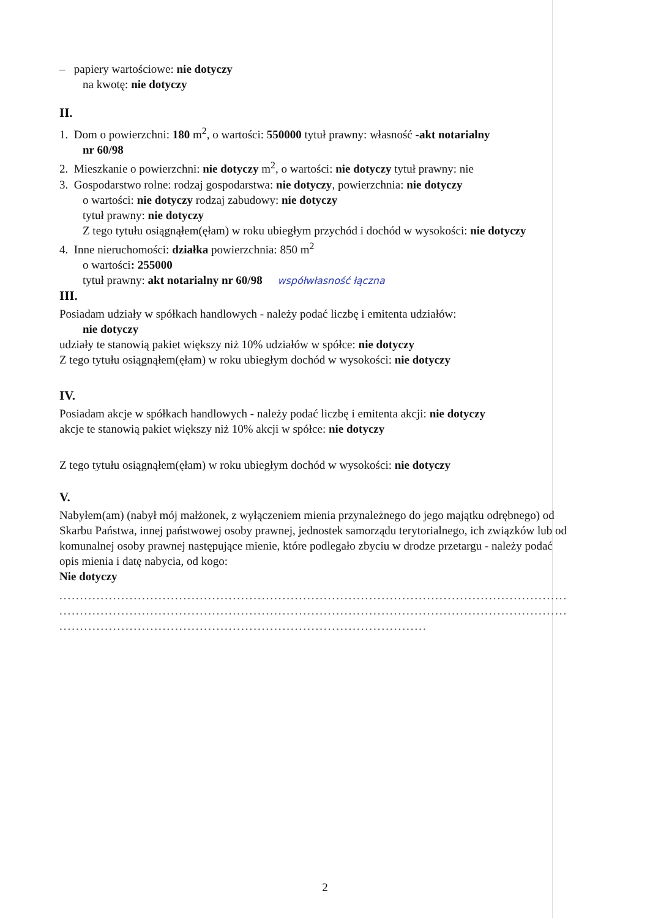– papiery wartościowe: nie dotyczy
na kwotę: nie dotyczy
II.
1. Dom o powierzchni: 180 m<sup>2</sup>, o wartości: 550000 tytuł prawny: własność -akt notarialny
nr 60/98
2. Mieszkanie o powierzchni: nie dotyczy m<sup>2</sup>, o wartości: nie dotyczy tytuł prawny: nie
3. Gospodarstwo rolne: rodzaj gospodarstwa: nie dotyczy, powierzchnia: nie dotyczy
o wartości: nie dotyczy rodzaj zabudowy: nie dotyczy
tytuł prawny: nie dotyczy
Z tego tytułu osiągnąłem(ęłam) w roku ubiegłym przychód i dochód w wysokości: nie dotyczy
4. Inne nieruchomości: działka powierzchnia: 850 m<sup>2</sup>
o wartości: 255000
tytuł prawny: akt notarialny nr 60/98 współwłasność łączna
III.
Posiadam udziały w spółkach handlowych - należy podać liczbę i emitenta udziałów:
nie dotyczy
udziały te stanowią pakiet większy niż 10% udziałów w spółce: nie dotyczy
Z tego tytułu osiągnąłem(ęłam) w roku ubiegłym dochód w wysokości: nie dotyczy
IV.
Posiadam akcje w spółkach handlowych - należy podać liczbę i emitenta akcji: nie dotyczy
akcje te stanowią pakiet większy niż 10% akcji w spółce: nie dotyczy
Z tego tytułu osiągnąłem(ęłam) w roku ubiegłym dochód w wysokości: nie dotyczy
V.
Nabyłem(am) (nabył mój małżonek, z wyłączeniem mienia przynależnego do jego majątku odrębnego) od Skarbu Państwa, innej państwowej osoby prawnej, jednostek samorządu terytorialnego, ich związków lub od komunalnej osoby prawnej następujące mienie, które podlegało zbyciu w drodze przetargu - należy podać opis mienia i datę nabycia, od kogo:
Nie dotyczy
...............................................................................................................................
...............................................................................................................................
.............................................................................................
2